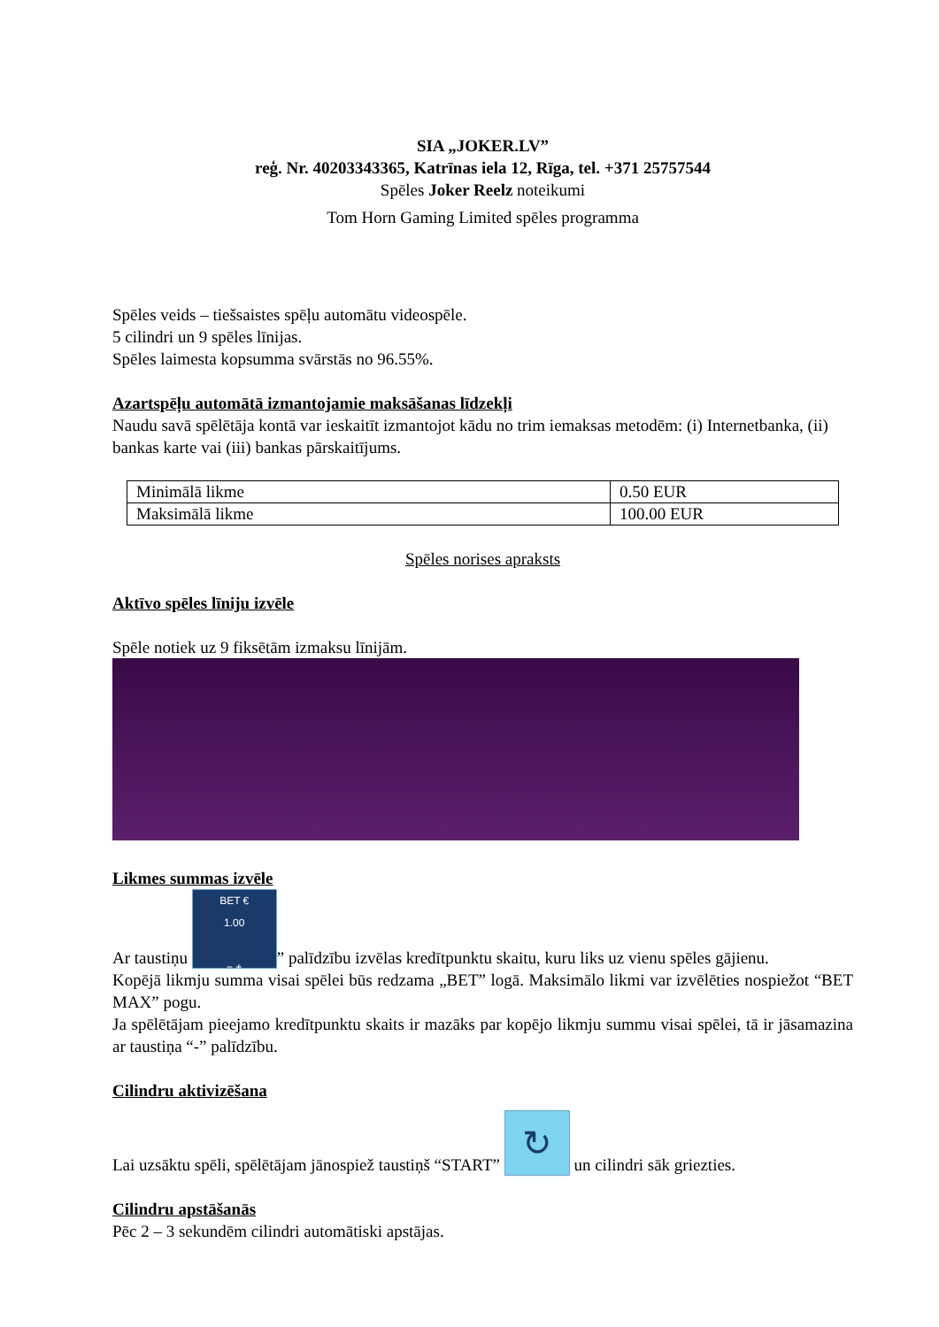SIA „JOKER.LV”
reģ. Nr. 40203343365, Katrīnas iela 12, Rīga, tel. +371 25757544
Spēles Joker Reelz noteikumi
Tom Horn Gaming Limited spēles programma
Spēles veids – tiešsaistes spēļu automātu videospēle.
5 cilindri un 9 spēles līnijas.
Spēles laimesta kopsumma svārstās no 96.55%.
Azartspēļu automātā izmantojamie maksāšanas līdzekļi
Naudu savā spēlētāja kontā var ieskaitīt izmantojot kādu no trim iemaksas metodēm: (i) Internetbanka, (ii) bankas karte vai (iii) bankas pārskaitījums.
| Minimālā likme | 0.50 EUR |
| Maksimālā likme | 100.00 EUR |
Spēles norises apraksts
Aktīvo spēles līniju izvēle
Spēle notiek uz 9 fiksētām izmaksu līnijām.
Likmes summas izvēle
Ar taustiņu BET €
1.00
− +” palīdzību izvēlas kredītpunktu skaitu, kuru liks uz vienu spēles gājienu.
Kopējā likmju summa visai spēlei būs redzama „BET” logā. Maksimālo likmi var izvēlēties nospiežot “BET MAX” pogu.
Ja spēlētājam pieejamo kredītpunktu skaits ir mazāks par kopējo likmju summu visai spēlei, tā ir jāsamazina ar taustiņa “-” palīdzību.
Cilindru aktivizēšana
Lai uzsāktu spēli, spēlētājam jānospiež taustiņš “START” ↻ un cilindri sāk griezties.
Cilindru apstāšanās
Pēc 2 – 3 sekundēm cilindri automātiski apstājas.